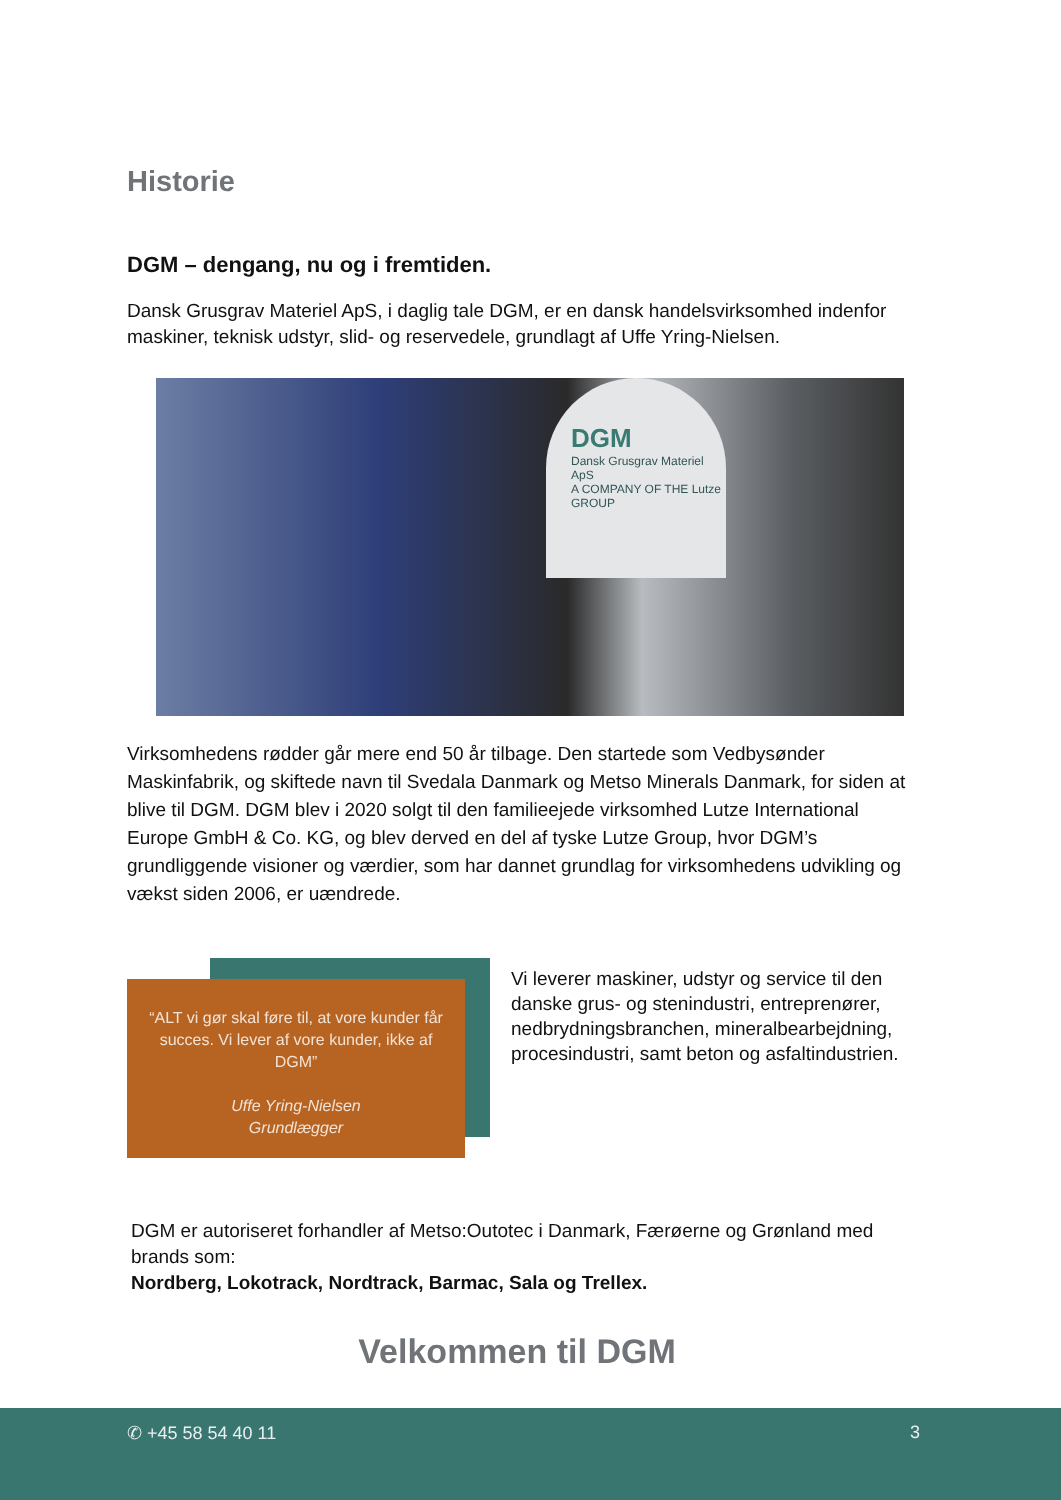Historie
DGM – dengang, nu og i fremtiden.
Dansk Grusgrav Materiel ApS, i daglig tale DGM, er en dansk handelsvirksomhed indenfor maskiner, teknisk udstyr, slid- og reservedele, grundlagt af Uffe Yring-Nielsen.
DGM
Dansk Grusgrav Materiel ApS
A COMPANY OF THE Lutze GROUP
Virksomhedens rødder går mere end 50 år tilbage. Den startede som Vedbysønder Maskinfabrik, og skiftede navn til Svedala Danmark og Metso Minerals Danmark, for siden at blive til DGM. DGM blev i 2020 solgt til den familieejede virksomhed Lutze International Europe GmbH & Co. KG, og blev derved en del af tyske Lutze Group, hvor DGM’s grundliggende visioner og værdier, som har dannet grundlag for virksomhedens udvikling og vækst siden 2006, er uændrede.
“ALT vi gør skal føre til, at vore kunder får succes. Vi lever af vore kunder, ikke af DGM”
Uffe Yring-Nielsen
Grundlægger
Vi leverer maskiner, udstyr og service til den danske grus- og stenindustri, entreprenører, nedbrydningsbranchen, mineralbearbejdning, procesindustri, samt beton og asfaltindustrien.
DGM er autoriseret forhandler af Metso:Outotec i Danmark, Færøerne og Grønland med brands som:
Nordberg, Lokotrack, Nordtrack, Barmac, Sala og Trellex.
Velkommen til DGM
✆ +45 58 54 40 11 3